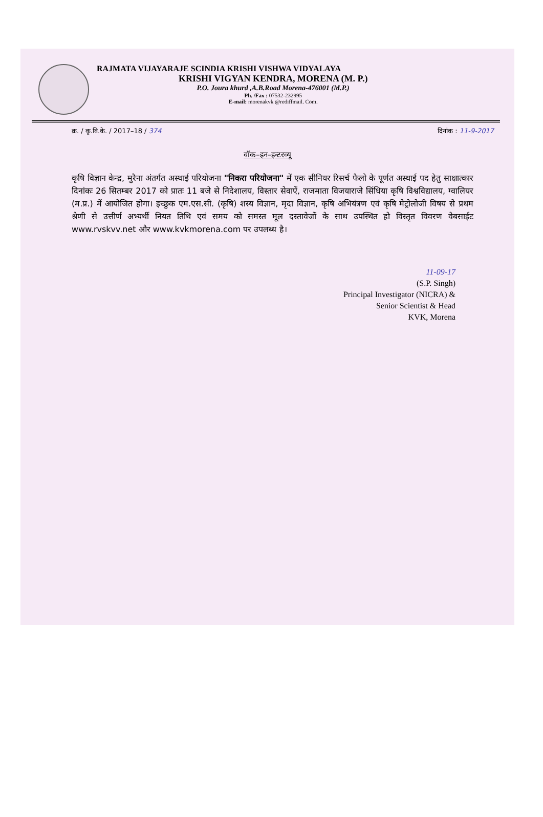RAJMATA VIJAYARAJE SCINDIA KRISHI VISHWA VIDYALAYA
KRISHI VIGYAN KENDRA, MORENA (M. P.)
P.O. Joura khurd ,A.B.Road Morena-476001 (M.P.)
Ph. /Fax : 07532-232995
E-mail: morenakvk @rediffmail. Com.
क्र. / कृ.वि.के. / 2017–18 / 374 दिनांक : 11-9-2017
वॉक–इन–इन्टरव्यू
कृषि विज्ञान केन्द्र, मुरैना अंतर्गत अस्थाई परियोजना "निकरा परियोजना" में एक सीनियर रिसर्च फैलो के पूर्णत अस्थाई पद हेतु साक्षात्कार दिनांकः 26 सितम्बर 2017 को प्रातः 11 बजे से निदेशालय, विस्तार सेवाऐं, राजमाता विजयाराजे सिंधिया कृषि विश्वविद्यालय, ग्वालियर (म.प्र.) में आयोजित होगा। इच्छुक एम.एस.सी. (कृषि) शस्य विज्ञान, मृदा विज्ञान, कृषि अभियंत्रण एवं कृषि मेट्रोलोजी विषय से प्रथम श्रेणी से उत्तीर्ण अभ्यर्थी नियत तिथि एवं समय को समस्त मूल दस्तावेजों के साथ उपस्थित हो विस्तृत विवरण वेबसाईट www.rvskvv.net और www.kvkmorena.com पर उपलब्ध है।
11-09-17
(S.P. Singh)
Principal Investigator (NICRA) &
Senior Scientist & Head
KVK, Morena